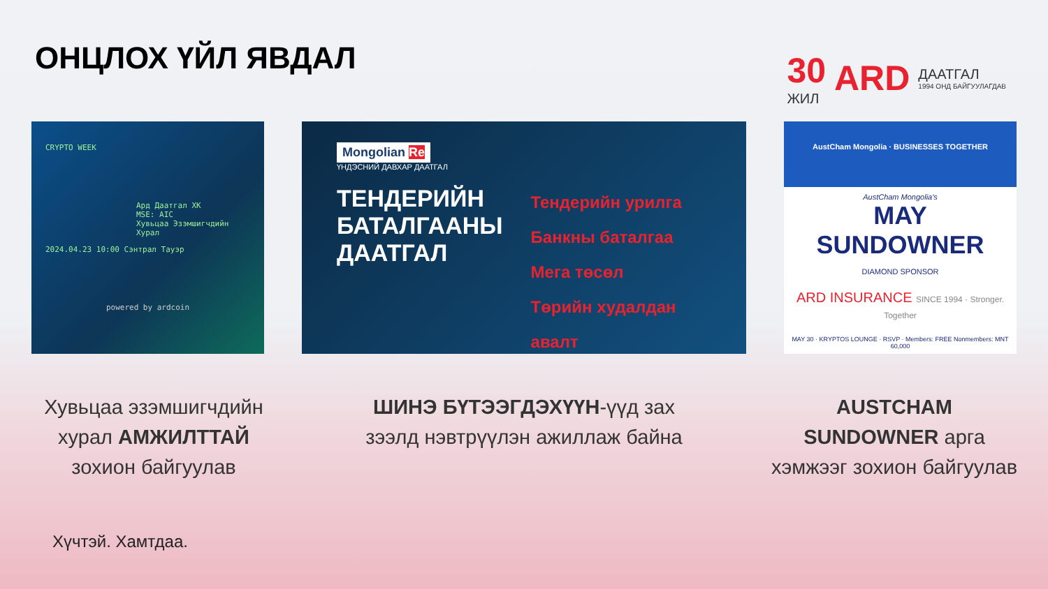ОНЦЛОХ ҮЙЛ ЯВДАЛ
30
ЖИЛ
ARD
ДААТГАЛ
1994 ОНД БАЙГУУЛАГДАВ
CRYPTO WEEK
Ард Даатгал ХК
MSE: AIC
Хувьцаа Эзэмшигчдийн Хурал
2024.04.23 10:00 Сэнтрал Тауэр
powered by ardcoin
Mongolian Re
ҮНДЭСНИЙ ДАВХАР ДААТГАЛ
ТЕНДЕРИЙН
БАТАЛГААНЫ
ДААТГАЛ
Тендерийн урилга
Банкны баталгаа
Мега төсөл
Төрийн худалдан авалт
AustCham Mongolia · BUSINESSES TOGETHER
AustCham Mongolia's
MAY SUNDOWNER
DIAMOND SPONSOR
ARD INSURANCE SINCE 1994 · Stronger. Together
MAY 30 · KRYPTOS LOUNGE · RSVP · Members: FREE Nonmembers: MNT 60,000
Хувьцаа эзэмшигчдийн хурал АМЖИЛТТАЙ зохион байгуулав
ШИНЭ БҮТЭЭГДЭХҮҮН-үүд зах зээлд нэвтрүүлэн ажиллаж байна
AUSTCHAM SUNDOWNER арга хэмжээг зохион байгуулав
Хүчтэй. Хамтдаа.